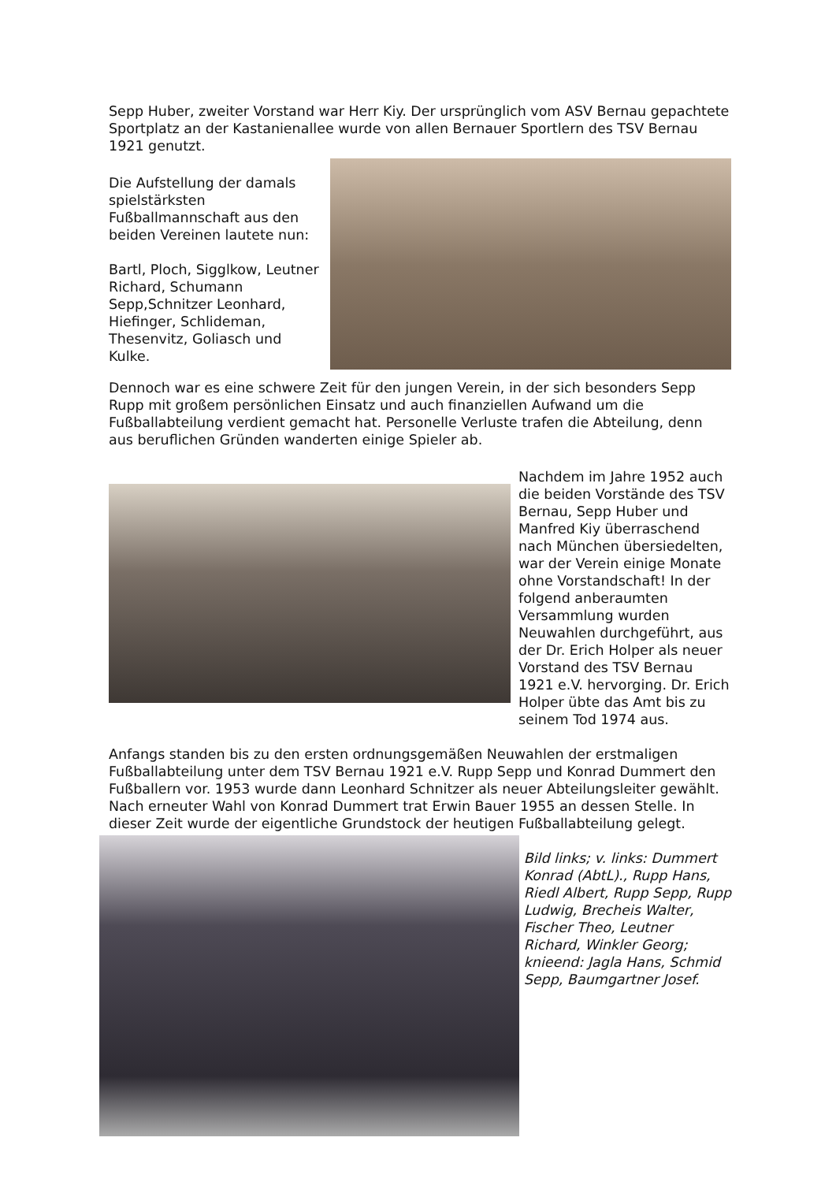Sepp Huber, zweiter Vorstand war Herr Kiy. Der ursprünglich vom ASV Bernau gepachtete Sportplatz an der Kastanienallee wurde von allen Bernauer Sportlern des TSV Bernau 1921 genutzt.
Die Aufstellung der damals spielstärksten Fußballmannschaft aus den beiden Vereinen lautete nun:
Bartl, Ploch, Sigglkow, Leutner Richard, Schumann Sepp,Schnitzer Leonhard, Hiefinger, Schlideman, Thesenvitz, Goliasch und Kulke.
Dennoch war es eine schwere Zeit für den jungen Verein, in der sich besonders Sepp Rupp mit großem persönlichen Einsatz und auch finanziellen Aufwand um die Fußballabteilung verdient gemacht hat. Personelle Verluste trafen die Abteilung, denn aus beruflichen Gründen wanderten einige Spieler ab.
Nachdem im Jahre 1952 auch die beiden Vorstände des TSV Bernau, Sepp Huber und Manfred Kiy überraschend nach München übersiedelten, war der Verein einige Monate ohne Vorstandschaft! In der folgend anberaumten Versammlung wurden Neuwahlen durchgeführt, aus der Dr. Erich Holper als neuer Vorstand des TSV Bernau 1921 e.V. hervorging. Dr. Erich Holper übte das Amt bis zu seinem Tod 1974 aus.
Anfangs standen bis zu den ersten ordnungsgemäßen Neuwahlen der erstmaligen Fußballabteilung unter dem TSV Bernau 1921 e.V. Rupp Sepp und Konrad Dummert den Fußballern vor. 1953 wurde dann Leonhard Schnitzer als neuer Abteilungsleiter gewählt. Nach erneuter Wahl von Konrad Dummert trat Erwin Bauer 1955 an dessen Stelle. In dieser Zeit wurde der eigentliche Grundstock der heutigen Fußballabteilung gelegt.
Bild links; v. links: Dummert Konrad (AbtL)., Rupp Hans, Riedl Albert, Rupp Sepp, Rupp Ludwig, Brecheis Walter, Fischer Theo, Leutner Richard, Winkler Georg; knieend: Jagla Hans, Schmid Sepp, Baumgartner Josef.